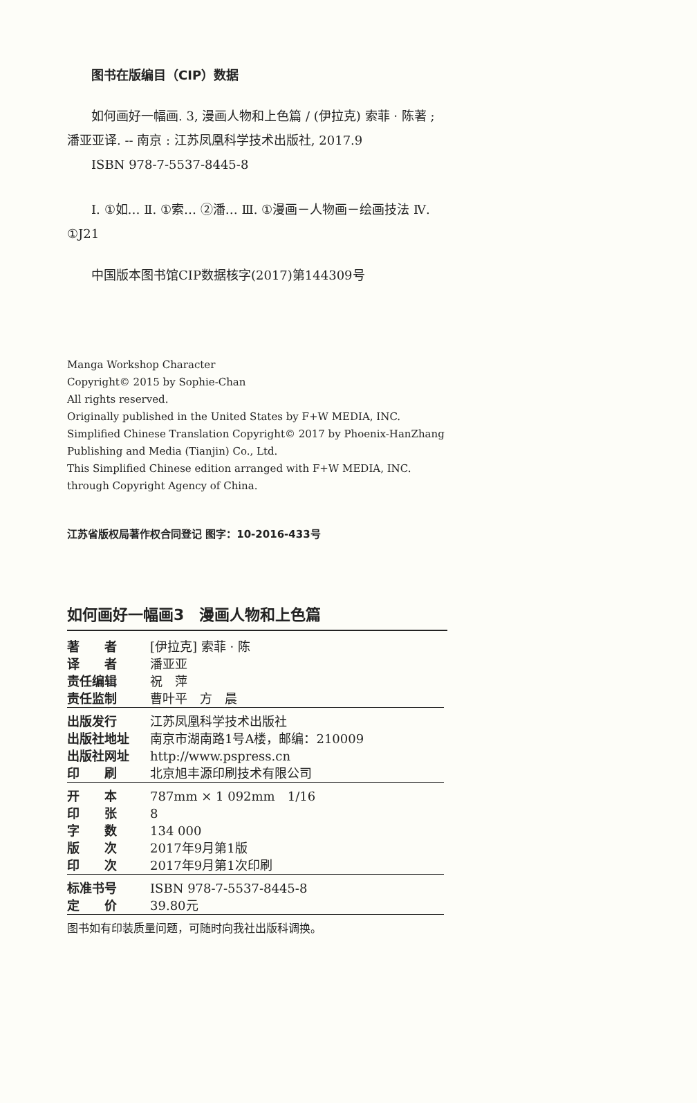图书在版编目（CIP）数据
如何画好一幅画. 3, 漫画人物和上色篇 / (伊拉克) 索菲 · 陈著 ; 潘亚亚译. -- 南京 : 江苏凤凰科学技术出版社, 2017.9
ISBN 978-7-5537-8445-8
Ⅰ. ①如… Ⅱ. ①索… ②潘… Ⅲ. ①漫画－人物画－绘画技法 Ⅳ. ①J21
中国版本图书馆CIP数据核字(2017)第144309号
Manga Workshop Character
Copyright© 2015 by Sophie-Chan
All rights reserved.
Originally published in the United States by F+W MEDIA, INC.
Simplified Chinese Translation Copyright© 2017 by Phoenix-HanZhang Publishing and Media (Tianjin) Co., Ltd.
This Simplified Chinese edition arranged with F+W MEDIA, INC. through Copyright Agency of China.
江苏省版权局著作权合同登记 图字：10-2016-433号
如何画好一幅画3　漫画人物和上色篇
| 著 者 | [伊拉克] 索菲 · 陈 |
| 译 者 | 潘亚亚 |
| 责任编辑 | 祝 萍 |
| 责任监制 | 曹叶平 方 晨 |
| 出版发行 | 江苏凤凰科学技术出版社 |
| 出版社地址 | 南京市湖南路1号A楼，邮编：210009 |
| 出版社网址 | http://www.pspress.cn |
| 印 刷 | 北京旭丰源印刷技术有限公司 |
| 开 本 | 787mm × 1 092mm 1/16 |
| 印 张 | 8 |
| 字 数 | 134 000 |
| 版 次 | 2017年9月第1版 |
| 印 次 | 2017年9月第1次印刷 |
| 标准书号 | ISBN 978-7-5537-8445-8 |
| 定 价 | 39.80元 |
| 图书如有印装质量问题，可随时向我社出版科调换。 | |